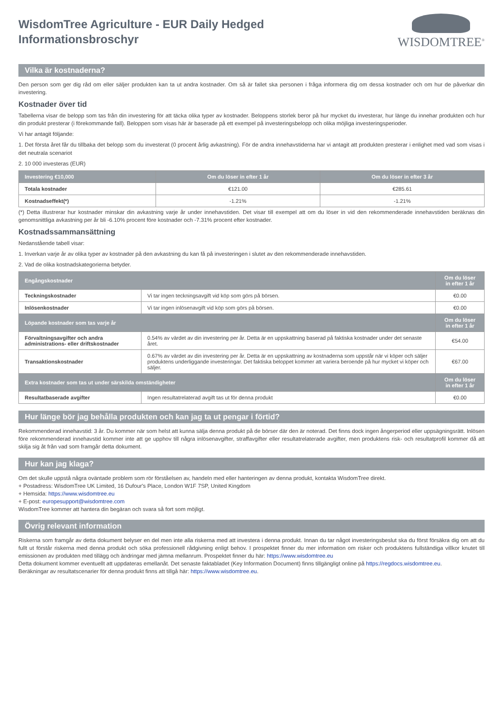WisdomTree Agriculture - EUR Daily Hedged
Informationsbroschyr
WISDOMTREE<sup>®</sup>
Vilka är kostnaderna?
Den person som ger dig råd om eller säljer produkten kan ta ut andra kostnader. Om så är fallet ska personen i fråga informera dig om dessa kostnader och om hur de påverkar din investering.
Kostnader över tid
Tabellerna visar de belopp som tas från din investering för att täcka olika typer av kostnader. Beloppens storlek beror på hur mycket du investerar, hur länge du innehar produkten och hur din produkt presterar (i förekommande fall). Beloppen som visas här är baserade på ett exempel på investeringsbelopp och olika möjliga investeringsperioder.
Vi har antagit följande:
1. Det första året får du tillbaka det belopp som du investerat (0 procent årlig avkastning). För de andra innehavstiderna har vi antagit att produkten presterar i enlighet med vad som visas i det neutrala scenariot
2. 10 000 investeras (EUR)
| Investering €10,000 | Om du löser in efter 1 år | Om du löser in efter 3 år |
| --- | --- | --- |
| Totala kostnader | €121.00 | €285.61 |
| Kostnadseffekt(*) | -1.21% | -1.21% |
(*) Detta illustrerar hur kostnader minskar din avkastning varje år under innehavstiden. Det visar till exempel att om du löser in vid den rekommenderade innehavstiden beräknas din genomsnittliga avkastning per år bli -6.10% procent före kostnader och -7.31% procent efter kostnader.
Kostnadssammansättning
Nedanstående tabell visar:
1. Inverkan varje år av olika typer av kostnader på den avkastning du kan få på investeringen i slutet av den rekommenderade innehavstiden.
2. Vad de olika kostnadskategorierna betyder.
| Engångskostnader | | Om du löser in efter 1 år |
| --- | --- | --- |
| Teckningskostnader | Vi tar ingen teckningsavgift vid köp som görs på börsen. | €0.00 |
| Inlösenkostnader | Vi tar ingen inlösenavgift vid köp som görs på börsen. | €0.00 |
| Löpande kostnader som tas varje år | | Om du löser in efter 1 år |
| Förvaltningsavgifter och andra administrations- eller driftskostnader | 0.54% av värdet av din investering per år. Detta är en uppskattning baserad på faktiska kostnader under det senaste året. | €54.00 |
| Transaktionskostnader | 0.67% av värdet av din investering per år. Detta är en uppskattning av kostnaderna som uppstår när vi köper och säljer produktens underliggande investeringar. Det faktiska beloppet kommer att variera beroende på hur mycket vi köper och säljer. | €67.00 |
| Extra kostnader som tas ut under särskilda omständigheter | | Om du löser in efter 1 år |
| Resultatbaserade avgifter | Ingen resultatrelaterad avgift tas ut för denna produkt | €0.00 |
Hur länge bör jag behålla produkten och kan jag ta ut pengar i förtid?
Rekommenderad innehavstid: 3 år. Du kommer när som helst att kunna sälja denna produkt på de börser där den är noterad. Det finns dock ingen ångerperiod eller uppsägningsrätt. Inlösen före rekommenderad innehavstid kommer inte att ge upphov till några inlösenavgifter, straffavgifter eller resultatrelaterade avgifter, men produktens risk- och resultatprofil kommer då att skilja sig åt från vad som framgår detta dokument.
Hur kan jag klaga?
Om det skulle uppstå några oväntade problem som rör förståelsen av, handeln med eller hanteringen av denna produkt, kontakta WisdomTree direkt.
+ Postadress: WisdomTree UK Limited, 16 Dufour's Place, London W1F 7SP, United Kingdom
+ Hemsida: https://www.wisdomtree.eu
+ E-post: europesupport@wisdomtree.com
WisdomTree kommer att hantera din begäran och svara så fort som möjligt.
Övrig relevant information
Riskerna som framgår av detta dokument belyser en del men inte alla riskerna med att investera i denna produkt. Innan du tar något investeringsbeslut ska du först försäkra dig om att du fullt ut förstår riskerna med denna produkt och söka professionell rådgivning enligt behov. I prospektet finner du mer information om risker och produktens fullständiga villkor knutet till emissionen av produkten med tillägg och ändringar med jämna mellanrum. Prospektet finner du här: https://www.wisdomtree.eu
Detta dokument kommer eventuellt att uppdateras emellanåt. Det senaste faktabladet (Key Information Document) finns tillgängligt online på https://regdocs.wisdomtree.eu.
Beräkningar av resultatscenarier för denna produkt finns att tillgå här: https://www.wisdomtree.eu.